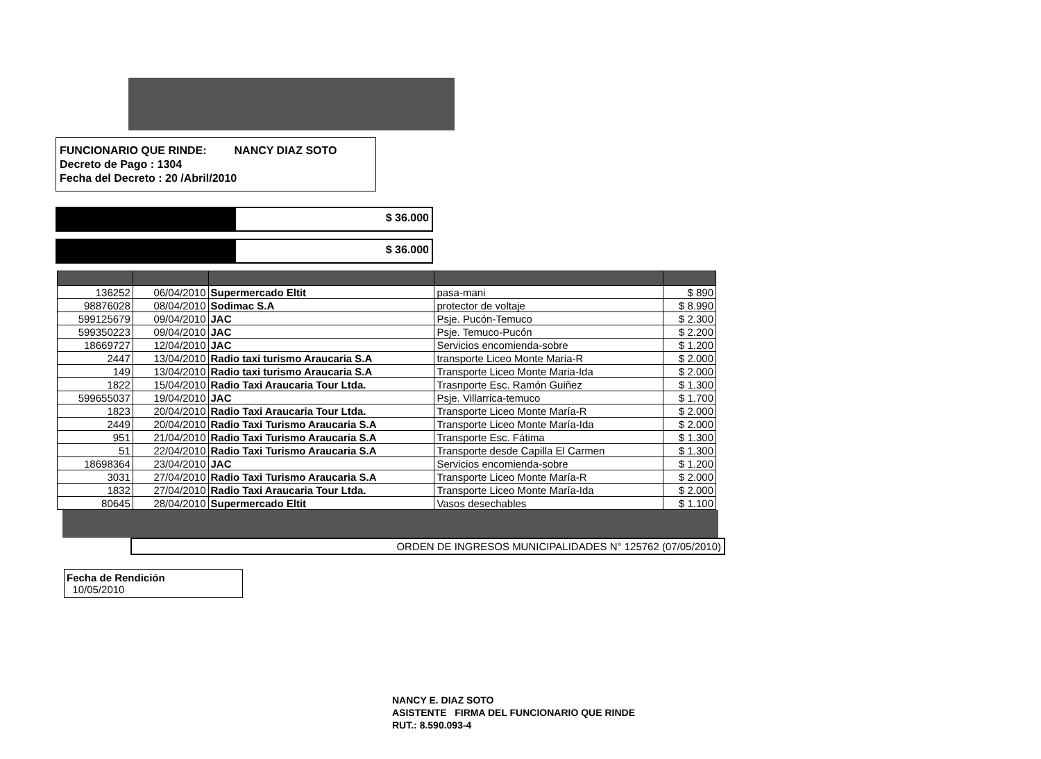FUNCIONARIO QUE RINDE: NANCY DIAZ SOTO
Decreto de Pago : 1304
Fecha del Decreto : 20 /Abril/2010
$ 36.000
$ 36.000
| 136252 | 06/04/2010 | Supermercado Eltit | pasa-mani | $ 890 |
| 98876028 | 08/04/2010 | Sodimac S.A | protector de voltaje | $ 8.990 |
| 599125679 | 09/04/2010 | JAC | Psje. Pucón-Temuco | $ 2.300 |
| 599350223 | 09/04/2010 | JAC | Psje. Temuco-Pucón | $ 2.200 |
| 18669727 | 12/04/2010 | JAC | Servicios encomienda-sobre | $ 1.200 |
| 2447 | 13/04/2010 | Radio taxi turismo Araucaria S.A | transporte Liceo Monte Maria-R | $ 2.000 |
| 149 | 13/04/2010 | Radio taxi turismo Araucaria S.A | Transporte Liceo Monte Maria-Ida | $ 2.000 |
| 1822 | 15/04/2010 | Radio Taxi Araucaria Tour Ltda. | Trasnporte Esc. Ramón Guiñez | $ 1.300 |
| 599655037 | 19/04/2010 | JAC | Psje. Villarrica-temuco | $ 1.700 |
| 1823 | 20/04/2010 | Radio Taxi Araucaria Tour Ltda. | Transporte Liceo Monte María-R | $ 2.000 |
| 2449 | 20/04/2010 | Radio Taxi Turismo Araucaria S.A | Transporte Liceo Monte María-Ida | $ 2.000 |
| 951 | 21/04/2010 | Radio Taxi Turismo Araucaria S.A | Transporte Esc. Fátima | $ 1.300 |
| 51 | 22/04/2010 | Radio Taxi Turismo Araucaria S.A | Transporte desde Capilla El Carmen | $ 1.300 |
| 18698364 | 23/04/2010 | JAC | Servicios encomienda-sobre | $ 1.200 |
| 3031 | 27/04/2010 | Radio Taxi Turismo Araucaria S.A | Transporte Liceo Monte María-R | $ 2.000 |
| 1832 | 27/04/2010 | Radio Taxi Araucaria Tour Ltda. | Transporte Liceo Monte María-Ida | $ 2.000 |
| 80645 | 28/04/2010 | Supermercado Eltit | Vasos desechables | $ 1.100 |
ORDEN DE INGRESOS MUNICIPALIDADES N° 125762 (07/05/2010)
Fecha de Rendición
10/05/2010
NANCY E. DIAZ SOTO
ASISTENTE FIRMA DEL FUNCIONARIO QUE RINDE
RUT.: 8.590.093-4